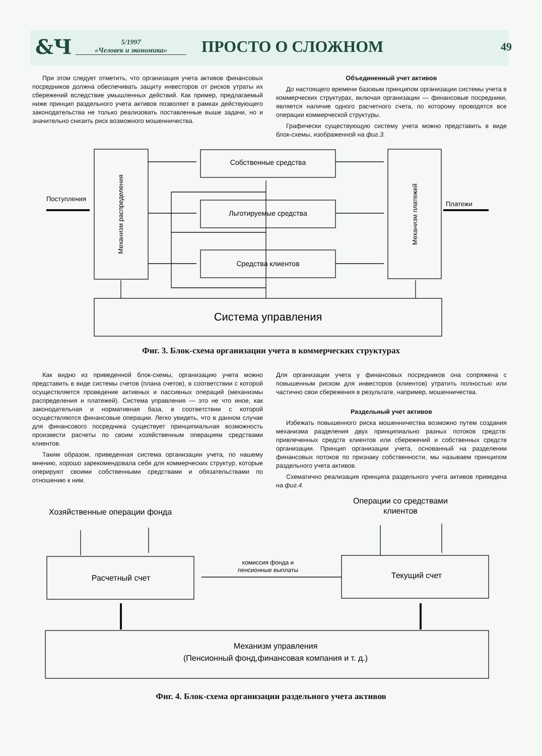&Ч
5/1997
«Человек и экономика»
ПРОСТО О СЛОЖНОМ
49
При этом следует отметить, что организация учета активов финансовых посредников должна обеспечивать защиту инвесторов от рисков утраты их сбережений вследствие умышленных действий. Как пример, предлагаемый ниже принцип раздельного учета активов позволяет в рамках действующего законодательства не только реализовать поставленные выше задачи, но и значительно снизить риск возможного мошенничества.
Объединенный учет активов
До настоящего времени базовым принципом организации системы учета в коммерческих структурах, включая организации — финансовые посредники, является наличие одного расчетного счета, по которому проводятся все операции коммерческой структуры.
Графически существующую систему учета можно представить в виде блок-схемы, изображенной на фиг.3.
Поступления
Платежи
Собственные средства
Льготируемые средства
Средства клиентов
Механизм распределения
Механизм платежей
Система управления
Фиг. 3. Блок-схема организации учета в коммерческих структурах
Как видно из приведенной блок-схемы, организацию учета можно представить в виде системы счетов (плана счетов), в соответствии с которой осуществляется проведение активных и пассивных операций (механизмы распределения и платежей). Система управления — это не что иное, как законодательная и нормативная база, в соответствии с которой осуществляются финансовые операции. Легко увидеть, что в данном случае для финансового посредника существует принципиальная возможность произвести расчеты по своим хозяйственным операциям средствами клиентов.
Таким образом, приведенная система организации учета, по нашему мнению, хорошо зарекомендовала себя для коммерческих структур, которые оперируют своими собственными средствами и обязательствами по отношению к ним.
Для организации учета у финансовых посредников она сопряжена с повышенным риском для инвесторов (клиентов) утратить полностью или частично свои сбережения в результате, например, мошенничества.
Раздельный учет активов
Избежать повышенного риска мошенничества возможно путем создания механизма разделения двух принципиально разных потоков средств: привлеченных средств клиентов или сбережений и собственных средств организации. Принцип организации учета, основанный на разделении финансовых потоков по признаку собственности, мы называем принципом раздельного учета активов.
Схематично реализация принципа раздельного учета активов приведена на фиг.4.
Хозяйственные операции фонда
Операции со средствами
клиентов
Расчетный счет
Текущий счет
комиссия фонда и
пенсионные выплаты
Механизм управления
(Пенсионный фонд,финансовая компания и т. д.)
Фиг. 4. Блок-схема организации раздельного учета активов